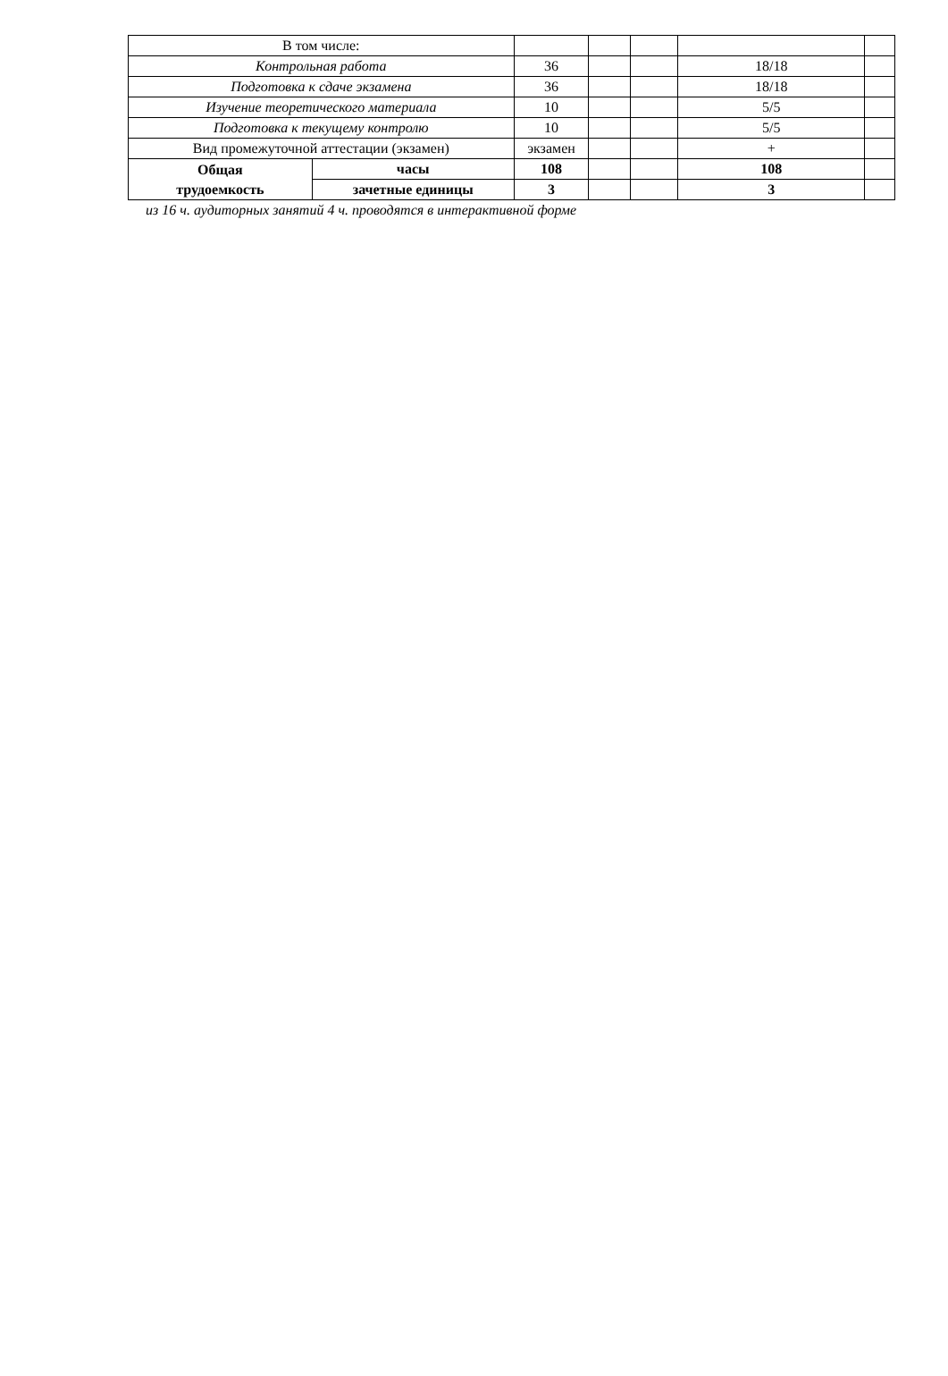| В том числе: | | | | | | |
| Контрольная работа | | 36 | | | 18/18 | |
| Подготовка к сдаче экзамена | | 36 | | | 18/18 | |
| Изучение теоретического материала | | 10 | | | 5/5 | |
| Подготовка к текущему контролю | | 10 | | | 5/5 | |
| Вид промежуточной аттестации (экзамен) | | экзамен | | | + | |
| Общая трудоемкость | часы | 108 | | | 108 | |
| | зачетные единицы | 3 | | | 3 | |
из 16 ч. аудиторных занятий 4 ч. проводятся в интерактивной форме